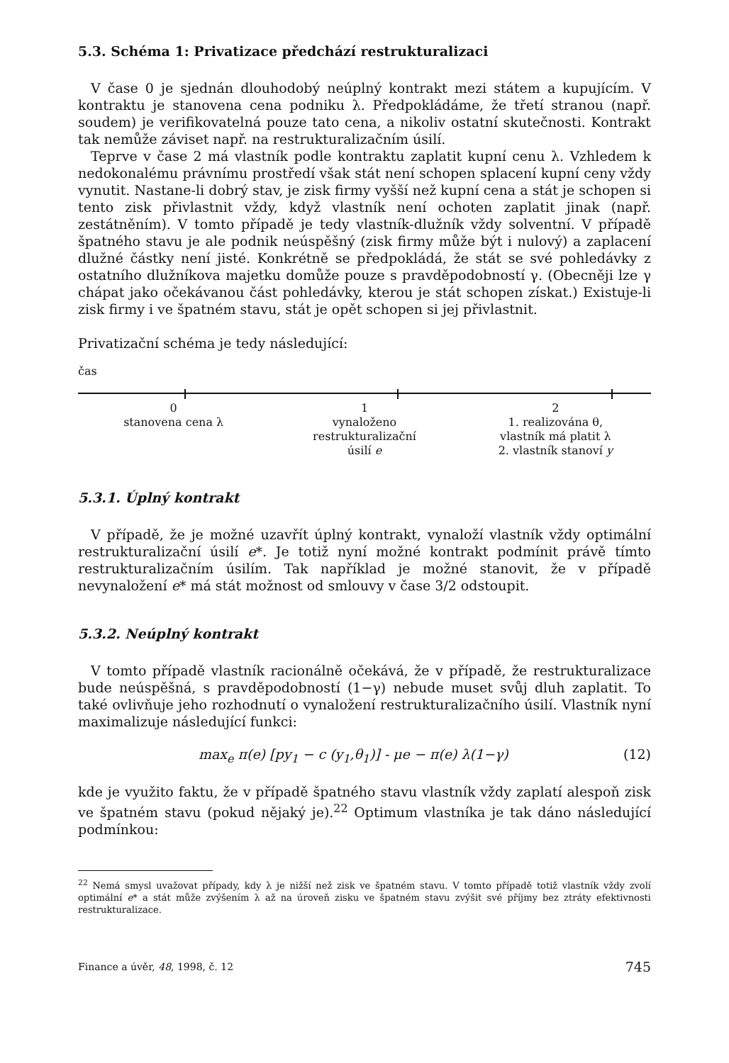5.3. Schéma 1: Privatizace předchází restrukturalizaci
V čase 0 je sjednán dlouhodobý neúplný kontrakt mezi státem a kupujícím. V kontraktu je stanovena cena podniku λ. Předpokládáme, že třetí stranou (např. soudem) je verifikovatelná pouze tato cena, a nikoliv ostatní skutečnosti. Kontrakt tak nemůže záviset např. na restrukturalizačním úsilí.
Teprve v čase 2 má vlastník podle kontraktu zaplatit kupní cenu λ. Vzhledem k nedokonalému právnímu prostředí však stát není schopen splacení kupní ceny vždy vynutit. Nastane-li dobrý stav, je zisk firmy vyšší než kupní cena a stát je schopen si tento zisk přivlastnit vždy, když vlastník není ochoten zaplatit jinak (např. zestátněním). V tomto případě je tedy vlastník-dlužník vždy solventní. V případě špatného stavu je ale podnik neúspěšný (zisk firmy může být i nulový) a zaplacení dlužné částky není jisté. Konkrétně se předpokládá, že stát se své pohledávky z ostatního dlužníkova majetku domůže pouze s pravděpodobností γ. (Obecněji lze γ chápat jako očekávanou část pohledávky, kterou je stát schopen získat.) Existuje-li zisk firmy i ve špatném stavu, stát je opět schopen si jej přivlastnit.
Privatizační schéma je tedy následující:
čas
0
stanovena cena λ
1
vynaloženo
restrukturalizační
úsilí e
2
1. realizována θ,
vlastník má platit λ
2. vlastník stanoví y
5.3.1. Úplný kontrakt
V případě, že je možné uzavřít úplný kontrakt, vynaloží vlastník vždy optimální restrukturalizační úsilí e*. Je totiž nyní možné kontrakt podmínit právě tímto restrukturalizačním úsilím. Tak například je možné stanovit, že v případě nevynaložení e* má stát možnost od smlouvy v čase 3/2 odstoupit.
5.3.2. Neúplný kontrakt
V tomto případě vlastník racionálně očekává, že v případě, že restrukturalizace bude neúspěšná, s pravděpodobností (1−γ) nebude muset svůj dluh zaplatit. To také ovlivňuje jeho rozhodnutí o vynaložení restrukturalizačního úsilí. Vlastník nyní maximalizuje následující funkci:
max<sub>e</sub> π(e) [py<sub>1</sub> − c (y<sub>1</sub>,θ<sub>1</sub>)] - μe − π(e) λ(1−γ) (12)
kde je využito faktu, že v případě špatného stavu vlastník vždy zaplatí alespoň zisk ve špatném stavu (pokud nějaký je).<sup>22</sup> Optimum vlastníka je tak dáno následující podmínkou:
<sup>22</sup> Nemá smysl uvažovat případy, kdy λ je nižší než zisk ve špatném stavu. V tomto případě totiž vlastník vždy zvolí optimální e* a stát může zvýšením λ až na úroveň zisku ve špatném stavu zvýšit své příjmy bez ztráty efektivnosti restrukturalizace.
Finance a úvěr, 48, 1998, č. 12 745